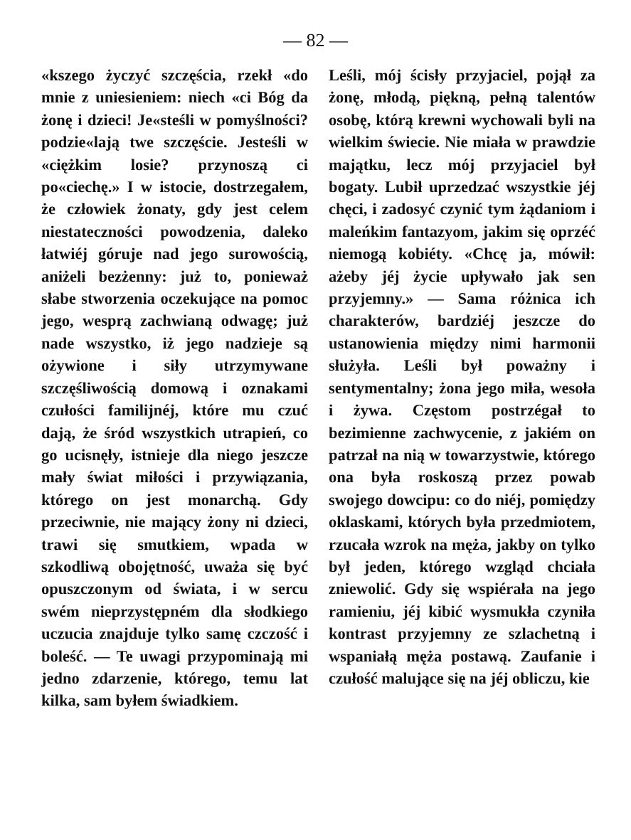— 82 —
«kszego życzyć szczęścia, rzekł «do mnie z uniesieniem: niech «ci Bóg da żonę i dzieci! Je«steśli w pomyślności? podzie«lają twe szczęście. Jesteśli w «ciężkim losie? przynoszą ci po«ciechę.» I w istocie, dostrzegałem, że człowiek żonaty, gdy jest celem niestateczności powodzenia, daleko łatwiéj góruje nad jego surowością, aniżeli bezżenny: już to, ponieważ słabe stworzenia oczekujące na pomoc jego, wesprą zachwianą odwagę; już nade wszystko, iż jego nadzieje są ożywione i siły utrzymywane szczęśliwością domową i oznakami czułości familijnéj, które mu czuć dają, że śród wszystkich utrapień, co go ucisnęły, istnieje dla niego jeszcze mały świat miłości i przywiązania, którego on jest monarchą. Gdy przeciwnie, nie mający żony ni dzieci, trawi się smutkiem, wpada w szkodliwą obojętność, uważa się być opuszczonym od świata, i w sercu swém nieprzystępném dla słodkiego uczucia znajduje tylko samę czczość i boleść. — Te uwagi przypominają mi jedno zdarzenie, którego, temu lat kilka, sam byłem świadkiem.
Leśli, mój ścisły przyjaciel, pojął za żonę, młodą, piękną, pełną talentów osobę, którą krewni wychowali byli na wielkim świecie. Nie miała w prawdzie majątku, lecz mój przyjaciel był bogaty. Lubił uprzedzać wszystkie jéj chęci, i zadosyć czynić tym żądaniom i maleńkim fantazyom, jakim się oprzéć niemogą kobiéty. «Chcę ja, mówił: ażeby jéj życie upływało jak sen przyjemny.» — Sama różnica ich charakterów, bardziéj jeszcze do ustanowienia między nimi harmonii służyła. Leśli był poważny i sentymentalny; żona jego miła, wesoła i żywa. Częstom postrzégał to bezimienne zachwycenie, z jakiém on patrzał na nią w towarzystwie, którego ona była roskoszą przez powab swojego dowcipu: co do niéj, pomiędzy oklaskami, których była przedmiotem, rzucała wzrok na męża, jakby on tylko był jeden, którego wzgląd chciała zniewolić. Gdy się wspiérała na jego ramieniu, jéj kibić wysmukła czyniła kontrast przyjemny ze szlachetną i wspaniałą męża postawą. Zaufanie i czułość malujące się na jéj obliczu, kie